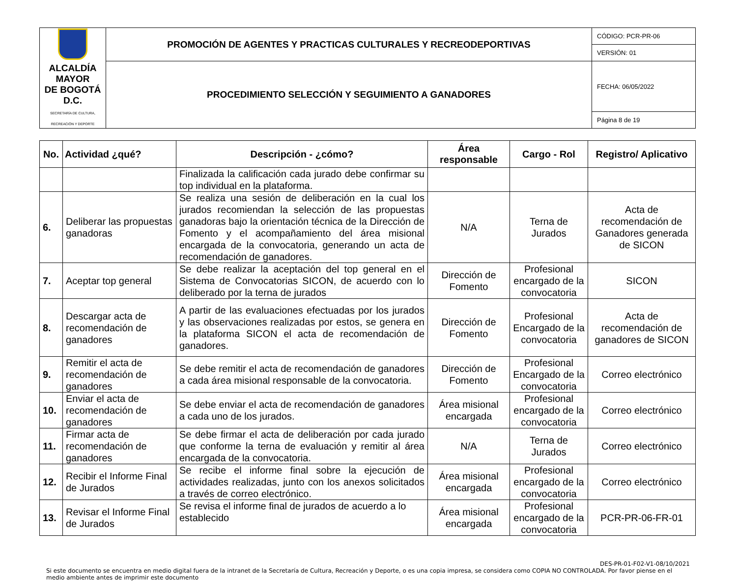| ALCALDÍA MAYOR DE BOGOTÁ D.C. SECRETARÍA DE CULTURA, RECREACIÓN Y DEPORTE | PROMOCIÓN DE AGENTES Y PRACTICAS CULTURALES Y RECREODEPORTIVAS | CÓDIGO: PCR-PR-06 |
| | | VERSIÓN: 01 |
| | PROCEDIMIENTO SELECCIÓN Y SEGUIMIENTO A GANADORES | FECHA: 06/05/2022 |
| | | Página 8 de 19 |
| No. | Actividad ¿qué? | Descripción - ¿cómo? | Área responsable | Cargo - Rol | Registro/ Aplicativo |
| --- | --- | --- | --- | --- | --- |
| | | Finalizada la calificación cada jurado debe confirmar su top individual en la plataforma. | | | |
| 6. | Deliberar las propuestas ganadoras | Se realiza una sesión de deliberación en la cual los jurados recomiendan la selección de las propuestas ganadoras bajo la orientación técnica de la Dirección de Fomento y el acompañamiento del área misional encargada de la convocatoria, generando un acta de recomendación de ganadores. | N/A | Terna de Jurados | Acta de recomendación de Ganadores generada de SICON |
| 7. | Aceptar top general | Se debe realizar la aceptación del top general en el Sistema de Convocatorias SICON, de acuerdo con lo deliberado por la terna de jurados | Dirección de Fomento | Profesional encargado de la convocatoria | SICON |
| 8. | Descargar acta de recomendación de ganadores | A partir de las evaluaciones efectuadas por los jurados y las observaciones realizadas por estos, se genera en la plataforma SICON el acta de recomendación de ganadores. | Dirección de Fomento | Profesional Encargado de la convocatoria | Acta de recomendación de ganadores de SICON |
| 9. | Remitir el acta de recomendación de ganadores | Se debe remitir el acta de recomendación de ganadores a cada área misional responsable de la convocatoria. | Dirección de Fomento | Profesional Encargado de la convocatoria | Correo electrónico |
| 10. | Enviar el acta de recomendación de ganadores | Se debe enviar el acta de recomendación de ganadores a cada uno de los jurados. | Área misional encargada | Profesional encargado de la convocatoria | Correo electrónico |
| 11. | Firmar acta de recomendación de ganadores | Se debe firmar el acta de deliberación por cada jurado que conforme la terna de evaluación y remitir al área encargada de la convocatoria. | N/A | Terna de Jurados | Correo electrónico |
| 12. | Recibir el Informe Final de Jurados | Se recibe el informe final sobre la ejecución de actividades realizadas, junto con los anexos solicitados a través de correo electrónico. | Área misional encargada | Profesional encargado de la convocatoria | Correo electrónico |
| 13. | Revisar el Informe Final de Jurados | Se revisa el informe final de jurados de acuerdo a lo establecido | Área misional encargada | Profesional encargado de la convocatoria | PCR-PR-06-FR-01 |
DES-PR-01-F02-V1-08/10/2021
Si este documento se encuentra en medio digital fuera de la intranet de la Secretaría de Cultura, Recreación y Deporte, o es una copia impresa, se considera como COPIA NO CONTROLADA. Por favor piense en el medio ambiente antes de imprimir este documento